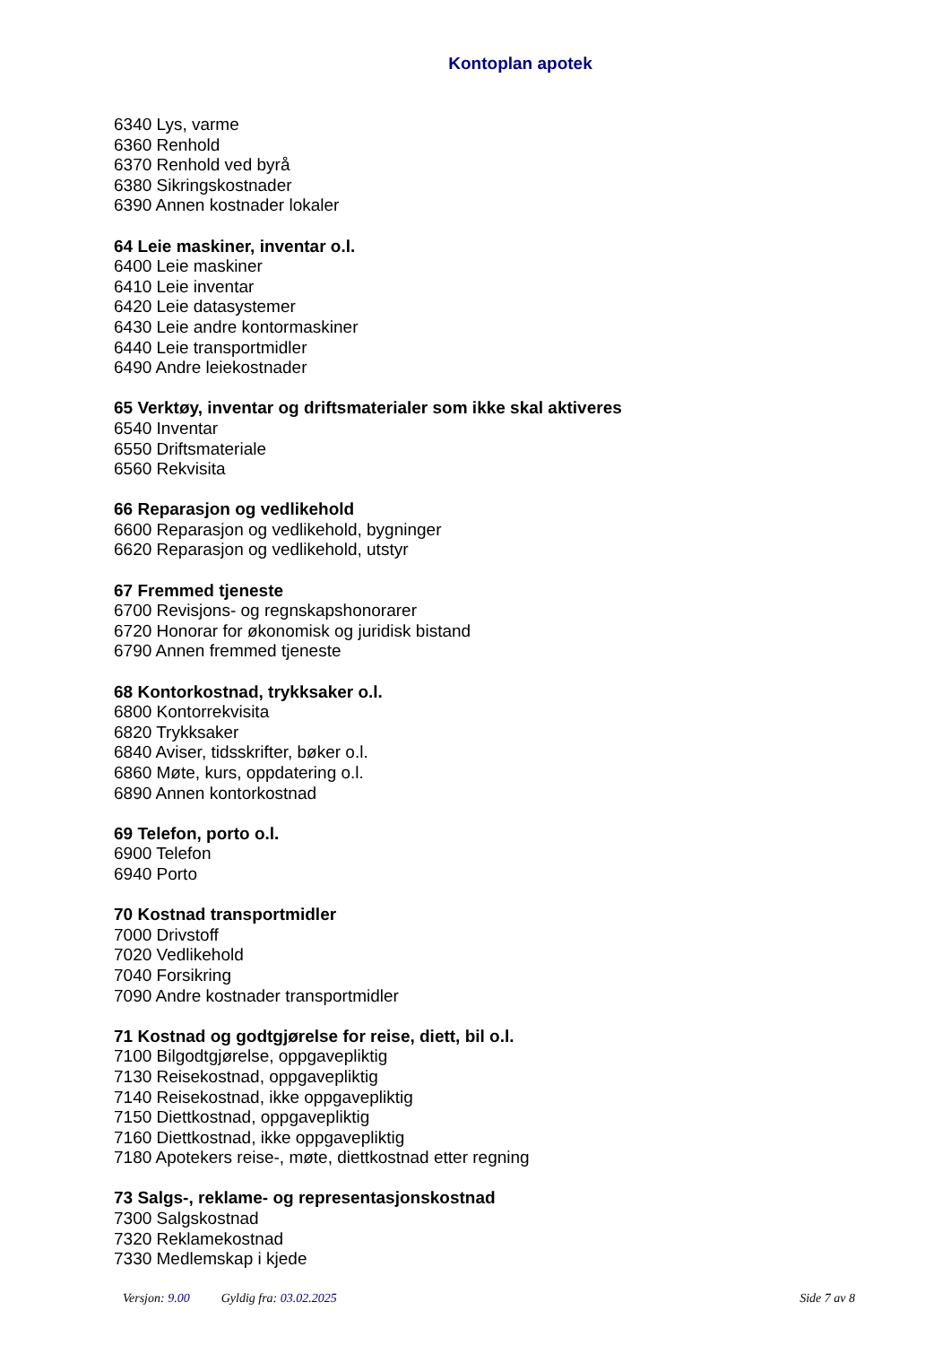Kontoplan apotek
6340 Lys, varme
6360 Renhold
6370 Renhold ved byrå
6380 Sikringskostnader
6390 Annen kostnader lokaler
64 Leie maskiner, inventar o.l.
6400 Leie maskiner
6410 Leie inventar
6420 Leie datasystemer
6430 Leie andre kontormaskiner
6440 Leie transportmidler
6490 Andre leiekostnader
65 Verktøy, inventar og driftsmaterialer som ikke skal aktiveres
6540 Inventar
6550 Driftsmateriale
6560 Rekvisita
66 Reparasjon og vedlikehold
6600 Reparasjon og vedlikehold, bygninger
6620 Reparasjon og vedlikehold, utstyr
67 Fremmed tjeneste
6700 Revisjons- og regnskapshonorarer
6720 Honorar for økonomisk og juridisk bistand
6790 Annen fremmed tjeneste
68 Kontorkostnad, trykksaker o.l.
6800 Kontorrekvisita
6820 Trykksaker
6840 Aviser, tidsskrifter, bøker o.l.
6860 Møte, kurs, oppdatering o.l.
6890 Annen kontorkostnad
69 Telefon, porto o.l.
6900 Telefon
6940 Porto
70 Kostnad transportmidler
7000 Drivstoff
7020 Vedlikehold
7040 Forsikring
7090 Andre kostnader transportmidler
71 Kostnad og godtgjørelse for reise, diett, bil o.l.
7100 Bilgodtgjørelse, oppgavepliktig
7130 Reisekostnad, oppgavepliktig
7140 Reisekostnad, ikke oppgavepliktig
7150 Diettkostnad, oppgavepliktig
7160 Diettkostnad, ikke oppgavepliktig
7180 Apotekers reise-, møte, diettkostnad etter regning
73 Salgs-, reklame- og representasjonskostnad
7300 Salgskostnad
7320 Reklamekostnad
7330 Medlemskap i kjede
Versjon: 9.00 Gyldig fra: 03.02.2025
Side 7 av 8